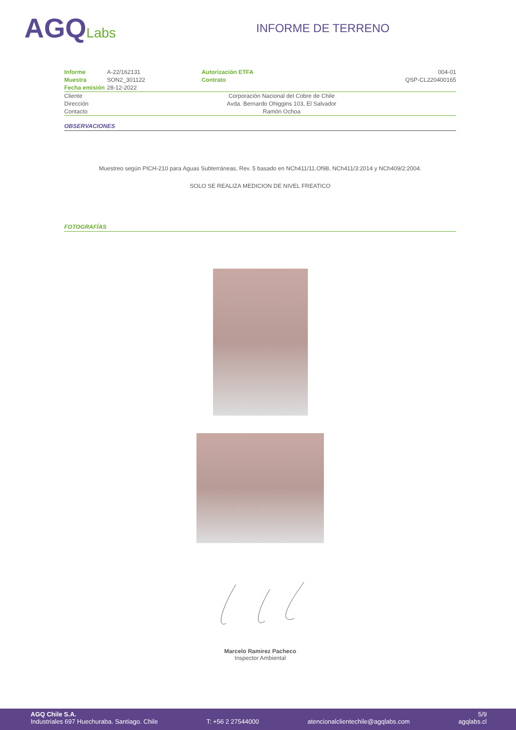AGQLabs
INFORME DE TERRENO
| Informe | A-22/162131 | Autorización ETFA | 004-01 |
| Muestra | SON2_301122 | Contrato | QSP-CL220400165 |
| Fecha emisión | 28-12-2022 | | |
| Cliente | Corporación Nacional del Cobre de Chile | | |
| Dirección | Avda. Bernardo Ohiggins 103, El Salvador | | |
| Contacto | Ramón Ochoa | | |
OBSERVACIONES
Muestreo según PICH-210 para Aguas Subterráneas, Rev. 5 basado en NCh411/11.Of98, NCh411/3:2014 y NCh409/2:2004.
SOLO SE REALIZA MEDICION DE NIVEL FREATICO
FOTOGRAFÍAS
Marcelo Ramirez Pacheco
Inspector Ambiental
AGQ Chile S.A. 5/9
Industriales 697 Huechuraba. Santiago. Chile T: +56 2 27544000 atencionalclientechile@agqlabs.com agqlabs.cl